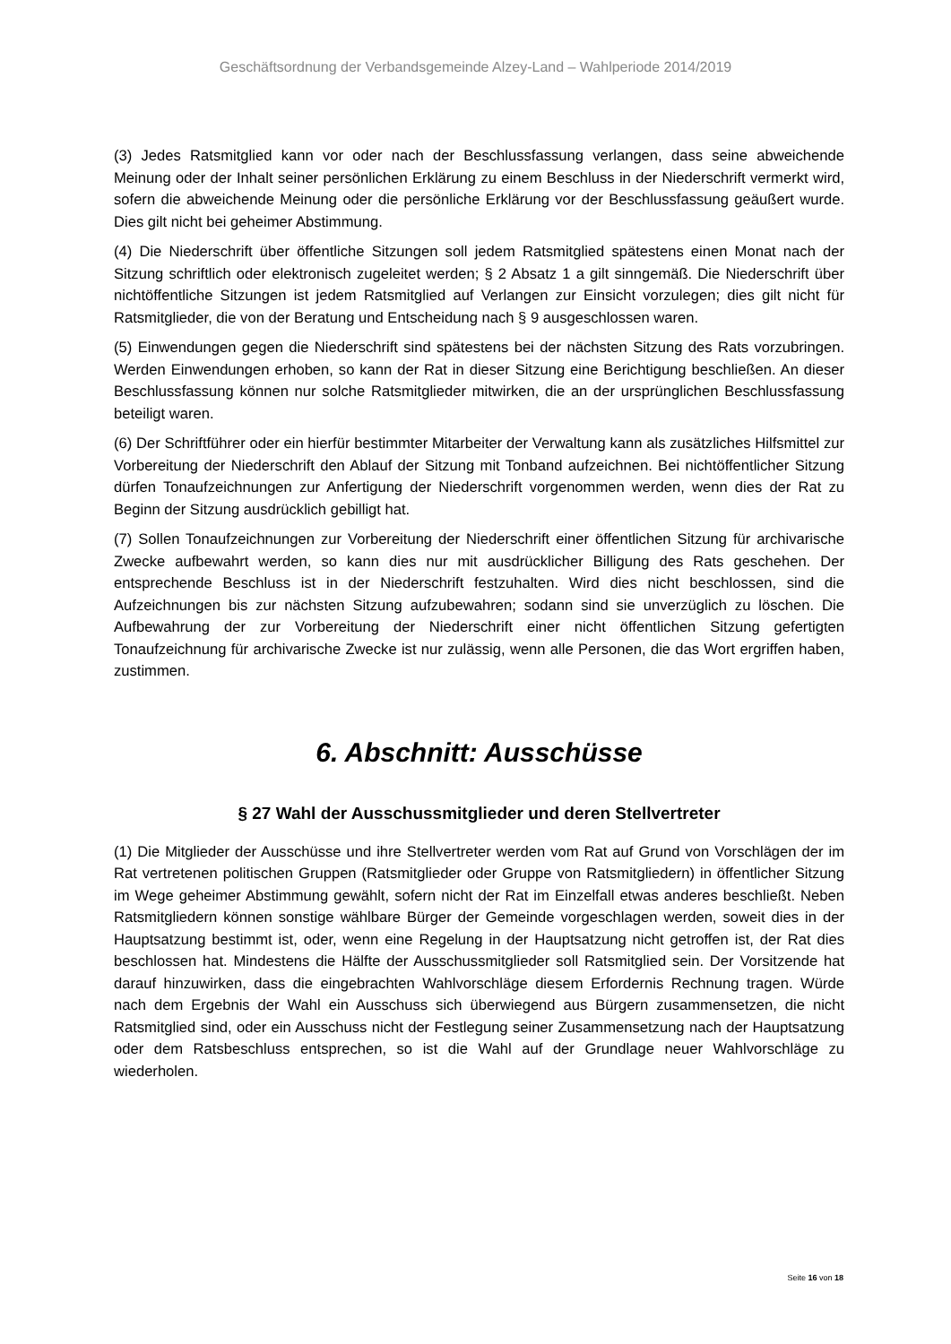Geschäftsordnung der Verbandsgemeinde Alzey-Land – Wahlperiode 2014/2019
(3) Jedes Ratsmitglied kann vor oder nach der Beschlussfassung verlangen, dass seine abweichende Meinung oder der Inhalt seiner persönlichen Erklärung zu einem Beschluss in der Niederschrift vermerkt wird, sofern die abweichende Meinung oder die persönliche Erklärung vor der Beschlussfassung geäußert wurde. Dies gilt nicht bei geheimer Abstimmung.
(4) Die Niederschrift über öffentliche Sitzungen soll jedem Ratsmitglied spätestens einen Monat nach der Sitzung schriftlich oder elektronisch zugeleitet werden; § 2 Absatz 1 a gilt sinngemäß. Die Niederschrift über nichtöffentliche Sitzungen ist jedem Ratsmitglied auf Verlangen zur Einsicht vorzulegen; dies gilt nicht für Ratsmitglieder, die von der Beratung und Entscheidung nach § 9 ausgeschlossen waren.
(5) Einwendungen gegen die Niederschrift sind spätestens bei der nächsten Sitzung des Rats vorzubringen. Werden Einwendungen erhoben, so kann der Rat in dieser Sitzung eine Berichtigung beschließen. An dieser Beschlussfassung können nur solche Ratsmitglieder mitwirken, die an der ursprünglichen Beschlussfassung beteiligt waren.
(6) Der Schriftführer oder ein hierfür bestimmter Mitarbeiter der Verwaltung kann als zusätzliches Hilfsmittel zur Vorbereitung der Niederschrift den Ablauf der Sitzung mit Tonband aufzeichnen. Bei nichtöffentlicher Sitzung dürfen Tonaufzeichnungen zur Anfertigung der Niederschrift vorgenommen werden, wenn dies der Rat zu Beginn der Sitzung ausdrücklich gebilligt hat.
(7) Sollen Tonaufzeichnungen zur Vorbereitung der Niederschrift einer öffentlichen Sitzung für archivarische Zwecke aufbewahrt werden, so kann dies nur mit ausdrücklicher Billigung des Rats geschehen. Der entsprechende Beschluss ist in der Niederschrift festzuhalten. Wird dies nicht beschlossen, sind die Aufzeichnungen bis zur nächsten Sitzung aufzubewahren; sodann sind sie unverzüglich zu löschen. Die Aufbewahrung der zur Vorbereitung der Niederschrift einer nicht öffentlichen Sitzung gefertigten Tonaufzeichnung für archivarische Zwecke ist nur zulässig, wenn alle Personen, die das Wort ergriffen haben, zustimmen.
6. Abschnitt: Ausschüsse
§ 27 Wahl der Ausschussmitglieder und deren Stellvertreter
(1) Die Mitglieder der Ausschüsse und ihre Stellvertreter werden vom Rat auf Grund von Vorschlägen der im Rat vertretenen politischen Gruppen (Ratsmitglieder oder Gruppe von Ratsmitgliedern) in öffentlicher Sitzung im Wege geheimer Abstimmung gewählt, sofern nicht der Rat im Einzelfall etwas anderes beschließt. Neben Ratsmitgliedern können sonstige wählbare Bürger der Gemeinde vorgeschlagen werden, soweit dies in der Hauptsatzung bestimmt ist, oder, wenn eine Regelung in der Hauptsatzung nicht getroffen ist, der Rat dies beschlossen hat. Mindestens die Hälfte der Ausschussmitglieder soll Ratsmitglied sein. Der Vorsitzende hat darauf hinzuwirken, dass die eingebrachten Wahlvorschläge diesem Erfordernis Rechnung tragen. Würde nach dem Ergebnis der Wahl ein Ausschuss sich überwiegend aus Bürgern zusammensetzen, die nicht Ratsmitglied sind, oder ein Ausschuss nicht der Festlegung seiner Zusammensetzung nach der Hauptsatzung oder dem Ratsbeschluss entsprechen, so ist die Wahl auf der Grundlage neuer Wahlvorschläge zu wiederholen.
Seite 16 von 18